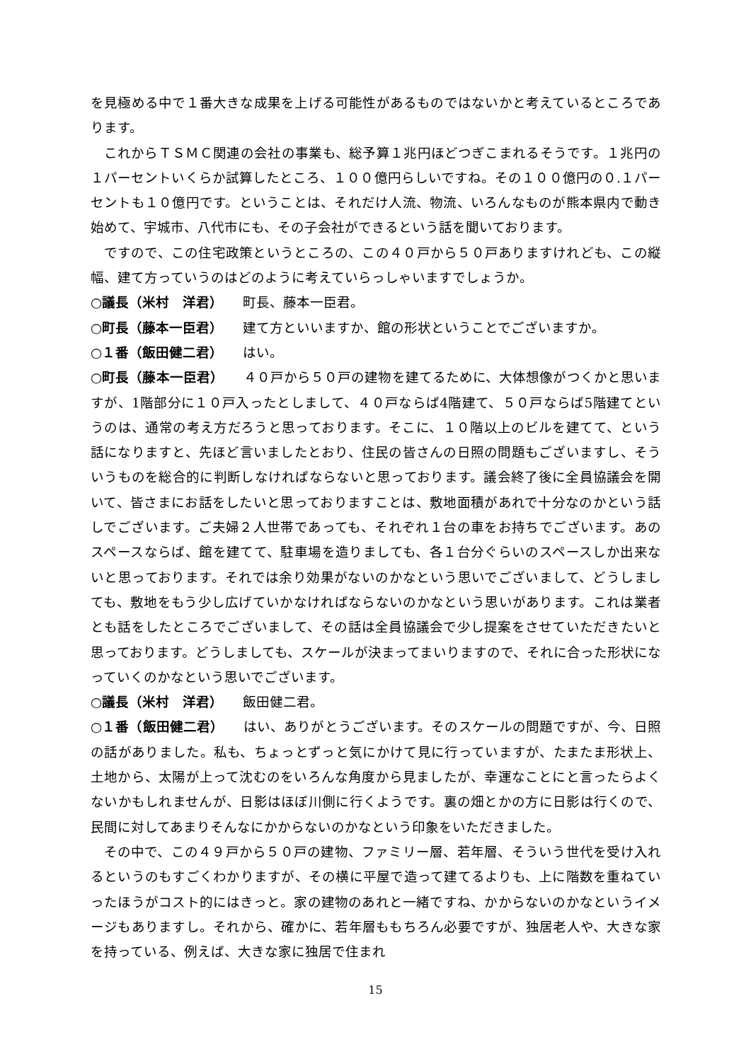を見極める中で１番大きな成果を上げる可能性があるものではないかと考えているところであります。
これからＴＳＭＣ関連の会社の事業も、総予算１兆円ほどつぎこまれるそうです。１兆円の１パーセントいくらか試算したところ、１００億円らしいですね。その１００億円の０.１パーセントも１０億円です。ということは、それだけ人流、物流、いろんなものが熊本県内で動き始めて、宇城市、八代市にも、その子会社ができるという話を聞いております。
ですので、この住宅政策というところの、この４０戸から５０戸ありますけれども、この縦幅、建て方っていうのはどのように考えていらっしゃいますでしょうか。
○議長（米村　洋君） 町長、藤本一臣君。
○町長（藤本一臣君） 建て方といいますか、館の形状ということでございますか。
○１番（飯田健二君） はい。
○町長（藤本一臣君） ４０戸から５０戸の建物を建てるために、大体想像がつくかと思いますが、1階部分に１０戸入ったとしまして、４０戸ならば4階建て、５０戸ならば5階建てというのは、通常の考え方だろうと思っております。そこに、１０階以上のビルを建てて、という話になりますと、先ほど言いましたとおり、住民の皆さんの日照の問題もございますし、そういうものを総合的に判断しなければならないと思っております。議会終了後に全員協議会を開いて、皆さまにお話をしたいと思っておりますことは、敷地面積があれで十分なのかという話しでございます。ご夫婦２人世帯であっても、それぞれ１台の車をお持ちでございます。あのスペースならば、館を建てて、駐車場を造りましても、各１台分ぐらいのスペースしか出来ないと思っております。それでは余り効果がないのかなという思いでございまして、どうしましても、敷地をもう少し広げていかなければならないのかなという思いがあります。これは業者とも話をしたところでございまして、その話は全員協議会で少し提案をさせていただきたいと思っております。どうしましても、スケールが決まってまいりますので、それに合った形状になっていくのかなという思いでございます。
○議長（米村　洋君） 飯田健二君。
○１番（飯田健二君） はい、ありがとうございます。そのスケールの問題ですが、今、日照の話がありました。私も、ちょっとずっと気にかけて見に行っていますが、たまたま形状上、土地から、太陽が上って沈むのをいろんな角度から見ましたが、幸運なことにと言ったらよくないかもしれませんが、日影はほぼ川側に行くようです。裏の畑とかの方に日影は行くので、民間に対してあまりそんなにかからないのかなという印象をいただきました。
その中で、この４９戸から５０戸の建物、ファミリー層、若年層、そういう世代を受け入れるというのもすごくわかりますが、その横に平屋で造って建てるよりも、上に階数を重ねていったほうがコスト的にはきっと。家の建物のあれと一緒ですね、かからないのかなというイメージもありますし。それから、確かに、若年層ももちろん必要ですが、独居老人や、大きな家を持っている、例えば、大きな家に独居で住まれ
15